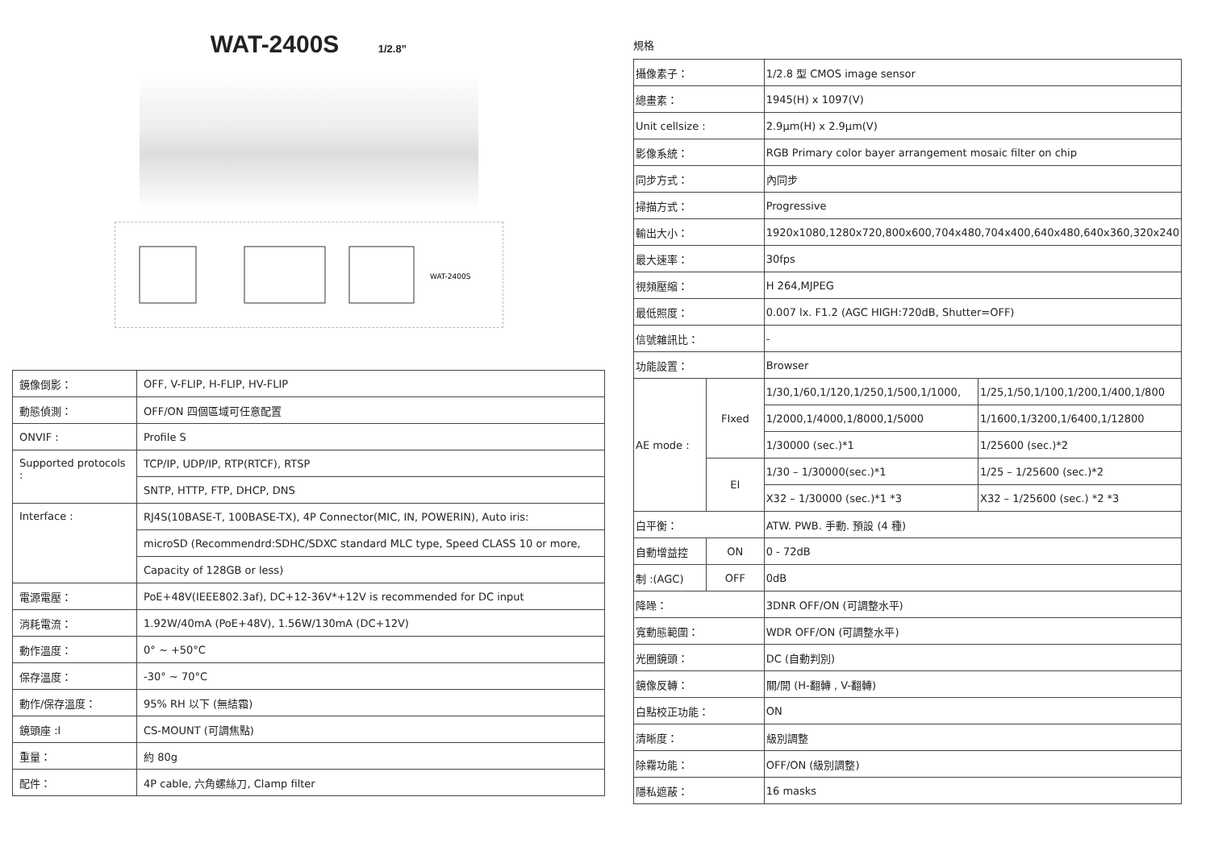WAT-2400S 1/2.8”
WAT-2400S
| 鏡像倒影： | OFF, V-FLIP, H-FLIP, HV-FLIP |
| 動態偵測： | OFF/ON 四個區域可任意配置 |
| ONVIF : | Profile S |
| Supported protocols : | TCP/IP, UDP/IP, RTP(RTCF), RTSP |
| | SNTP, HTTP, FTP, DHCP, DNS |
| Interface : | RJ4S(10BASE-T, 100BASE-TX), 4P Connector(MIC, IN, POWERIN), Auto iris: |
| | microSD (Recommendrd:SDHC/SDXC standard MLC type, Speed CLASS 10 or more, |
| | Capacity of 128GB or less) |
| 電源電壓： | PoE+48V(IEEE802.3af), DC+12-36V*+12V is recommended for DC input |
| 消耗電流： | 1.92W/40mA (PoE+48V), 1.56W/130mA (DC+12V) |
| 動作溫度： | 0° ~ +50°C |
| 保存溫度： | -30° ~ 70°C |
| 動作/保存溫度： | 95% RH 以下 (無結霜) |
| 鏡頭座 :l | CS-MOUNT (可調焦點) |
| 重量： | 約 80g |
| 配件： | 4P cable, 六角螺絲刀, Clamp filter |
規格
| 攝像素子： | | 1/2.8 型 CMOS image sensor | |
| 總畫素： | | 1945(H) x 1097(V) | |
| Unit cellsize : | | 2.9μm(H) x 2.9μm(V) | |
| 影像系統： | | RGB Primary color bayer arrangement mosaic filter on chip | |
| 同步方式： | | 內同步 | |
| 掃描方式： | | Progressive | |
| 輸出大小： | | 1920x1080,1280x720,800x600,704x480,704x400,640x480,640x360,320x240 | |
| 最大速率： | | 30fps | |
| 視頻壓縮： | | H 264,MJPEG | |
| 最低照度： | | 0.007 lx. F1.2 (AGC HIGH:720dB, Shutter=OFF) | |
| 信號雜訊比： | | - | |
| 功能設置： | | Browser | |
| AE mode : | FIxed | 1/30,1/60,1/120,1/250,1/500,1/1000, | 1/25,1/50,1/100,1/200,1/400,1/800 |
| | | 1/2000,1/4000,1/8000,1/5000 | 1/1600,1/3200,1/6400,1/12800 |
| | | 1/30000 (sec.)*1 | 1/25600 (sec.)*2 |
| | EI | 1/30 – 1/30000(sec.)*1 | 1/25 – 1/25600 (sec.)*2 |
| | | X32 – 1/30000 (sec.)*1 *3 | X32 – 1/25600 (sec.) *2 *3 |
| 白平衡： | | ATW. PWB. 手動. 預設 (4 種) | |
| 自動增益控 | ON | 0 - 72dB | |
| 制 :(AGC) | OFF | 0dB | |
| 降噪： | | 3DNR OFF/ON (可調整水平) | |
| 寬動態範圍： | | WDR OFF/ON (可調整水平) | |
| 光圈鏡頭： | | DC (自動判別) | |
| 鏡像反轉： | | 關/開 (H-翻轉 , V-翻轉) | |
| 白點校正功能： | | ON | |
| 清晰度： | | 級別調整 | |
| 除霧功能： | | OFF/ON (級別調整) | |
| 隱私遮蔽： | | 16 masks | |